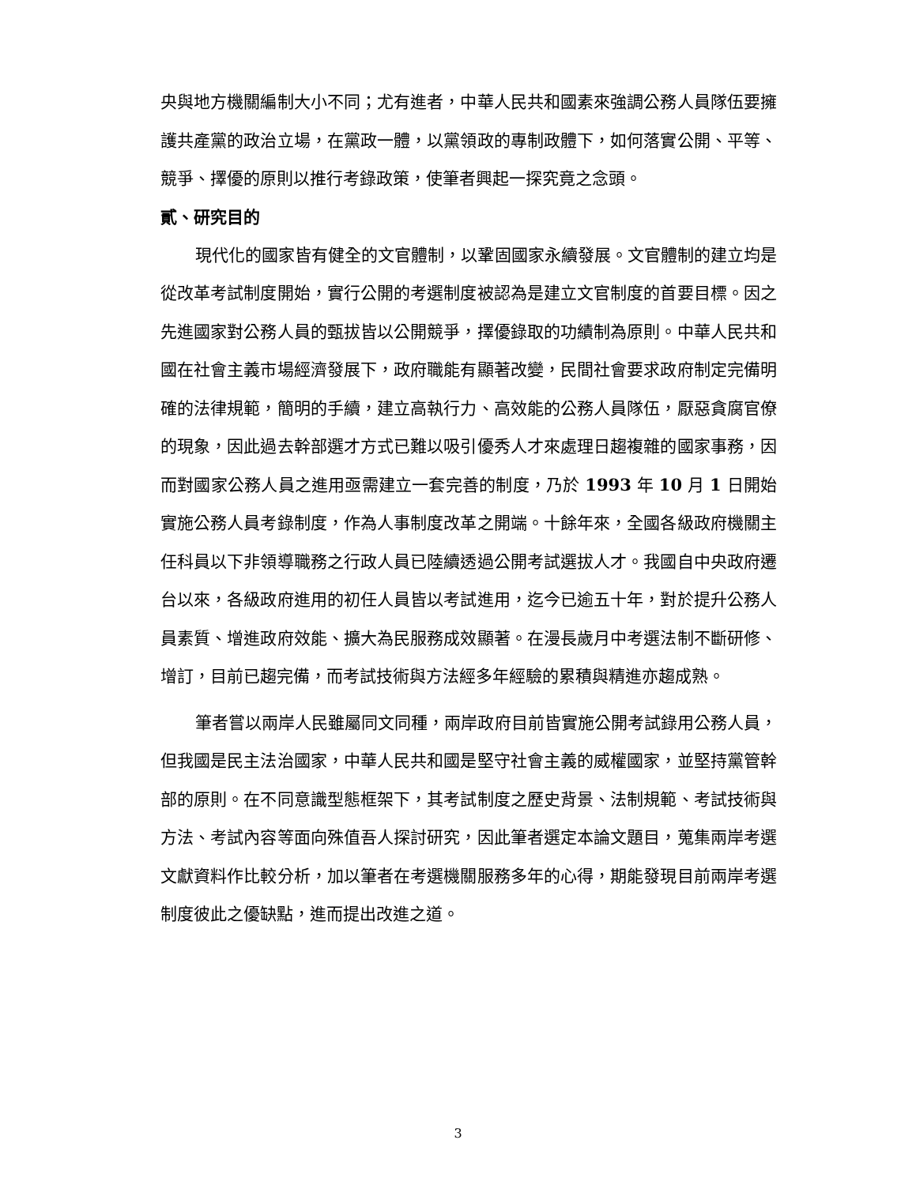央與地方機關編制大小不同；尤有進者，中華人民共和國素來強調公務人員隊伍要擁護共產黨的政治立場，在黨政一體，以黨領政的專制政體下，如何落實公開、平等、競爭、擇優的原則以推行考錄政策，使筆者興起一探究竟之念頭。
貳、研究目的
現代化的國家皆有健全的文官體制，以鞏固國家永續發展。文官體制的建立均是從改革考試制度開始，實行公開的考選制度被認為是建立文官制度的首要目標。因之先進國家對公務人員的甄拔皆以公開競爭，擇優錄取的功績制為原則。中華人民共和國在社會主義市場經濟發展下，政府職能有顯著改變，民間社會要求政府制定完備明確的法律規範，簡明的手續，建立高執行力、高效能的公務人員隊伍，厭惡貪腐官僚的現象，因此過去幹部選才方式已難以吸引優秀人才來處理日趨複雜的國家事務，因而對國家公務人員之進用亟需建立一套完善的制度，乃於 1993 年 10 月 1 日開始實施公務人員考錄制度，作為人事制度改革之開端。十餘年來，全國各級政府機關主任科員以下非領導職務之行政人員已陸續透過公開考試選拔人才。我國自中央政府遷台以來，各級政府進用的初任人員皆以考試進用，迄今已逾五十年，對於提升公務人員素質、增進政府效能、擴大為民服務成效顯著。在漫長歲月中考選法制不斷研修、增訂，目前已趨完備，而考試技術與方法經多年經驗的累積與精進亦趨成熟。
筆者嘗以兩岸人民雖屬同文同種，兩岸政府目前皆實施公開考試錄用公務人員，但我國是民主法治國家，中華人民共和國是堅守社會主義的威權國家，並堅持黨管幹部的原則。在不同意識型態框架下，其考試制度之歷史背景、法制規範、考試技術與方法、考試內容等面向殊值吾人探討研究，因此筆者選定本論文題目，蒐集兩岸考選文獻資料作比較分析，加以筆者在考選機關服務多年的心得，期能發現目前兩岸考選制度彼此之優缺點，進而提出改進之道。
3